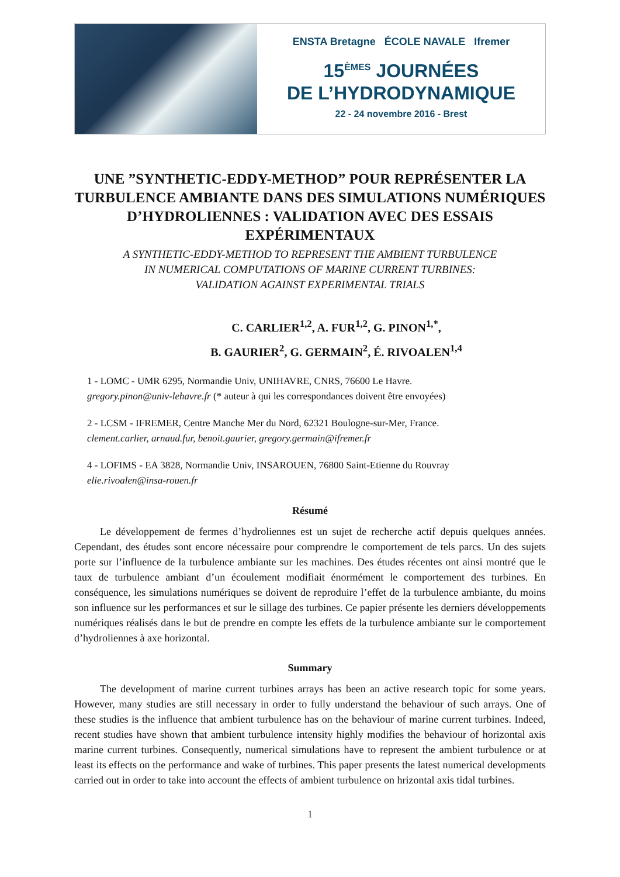ENSTA Bretagne ÉCOLE NAVALE Ifremer
15<sup>ÈMES</sup> JOURNÉES
DE L’HYDRODYNAMIQUE
22 - 24 novembre 2016 - Brest
UNE ”SYNTHETIC-EDDY-METHOD” POUR REPRÉSENTER LA TURBULENCE AMBIANTE DANS DES SIMULATIONS NUMÉRIQUES D’HYDROLIENNES : VALIDATION AVEC DES ESSAIS EXPÉRIMENTAUX
A SYNTHETIC-EDDY-METHOD TO REPRESENT THE AMBIENT TURBULENCE
IN NUMERICAL COMPUTATIONS OF MARINE CURRENT TURBINES:
VALIDATION AGAINST EXPERIMENTAL TRIALS
C. CARLIER<sup>1,2</sup>, A. FUR<sup>1,2</sup>, G. PINON<sup>1,*</sup>,
B. GAURIER<sup>2</sup>, G. GERMAIN<sup>2</sup>, É. RIVOALEN<sup>1,4</sup>
1 - LOMC - UMR 6295, Normandie Univ, UNIHAVRE, CNRS, 76600 Le Havre.
gregory.pinon@univ-lehavre.fr (* auteur à qui les correspondances doivent être envoyées)
2 - LCSM - IFREMER, Centre Manche Mer du Nord, 62321 Boulogne-sur-Mer, France.
clement.carlier, arnaud.fur, benoit.gaurier, gregory.germain@ifremer.fr
4 - LOFIMS - EA 3828, Normandie Univ, INSAROUEN, 76800 Saint-Etienne du Rouvray
elie.rivoalen@insa-rouen.fr
Résumé
Le développement de fermes d’hydroliennes est un sujet de recherche actif depuis quelques années. Cependant, des études sont encore nécessaire pour comprendre le comportement de tels parcs. Un des sujets porte sur l’influence de la turbulence ambiante sur les machines. Des études récentes ont ainsi montré que le taux de turbulence ambiant d’un écoulement modifiait énormément le comportement des turbines. En conséquence, les simulations numériques se doivent de reproduire l’effet de la turbulence ambiante, du moins son influence sur les performances et sur le sillage des turbines. Ce papier présente les derniers développements numériques réalisés dans le but de prendre en compte les effets de la turbulence ambiante sur le comportement d’hydroliennes à axe horizontal.
Summary
The development of marine current turbines arrays has been an active research topic for some years. However, many studies are still necessary in order to fully understand the behaviour of such arrays. One of these studies is the influence that ambient turbulence has on the behaviour of marine current turbines. Indeed, recent studies have shown that ambient turbulence intensity highly modifies the behaviour of horizontal axis marine current turbines. Consequently, numerical simulations have to represent the ambient turbulence or at least its effects on the performance and wake of turbines. This paper presents the latest numerical developments carried out in order to take into account the effects of ambient turbulence on hrizontal axis tidal turbines.
1